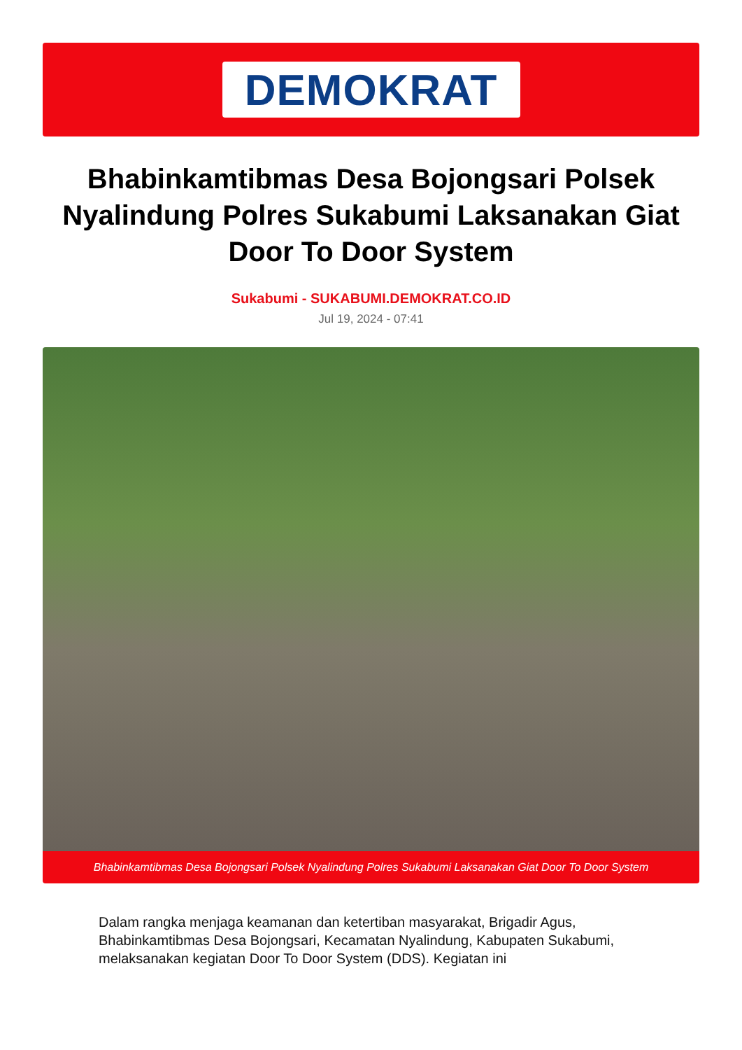DEMOKRAT
Bhabinkamtibmas Desa Bojongsari Polsek Nyalindung Polres Sukabumi Laksanakan Giat Door To Door System
Sukabumi - SUKABUMI.DEMOKRAT.CO.ID
Jul 19, 2024 - 07:41
Bhabinkamtibmas Desa Bojongsari Polsek Nyalindung Polres Sukabumi Laksanakan Giat Door To Door System
Dalam rangka menjaga keamanan dan ketertiban masyarakat, Brigadir Agus, Bhabinkamtibmas Desa Bojongsari, Kecamatan Nyalindung, Kabupaten Sukabumi, melaksanakan kegiatan Door To Door System (DDS). Kegiatan ini